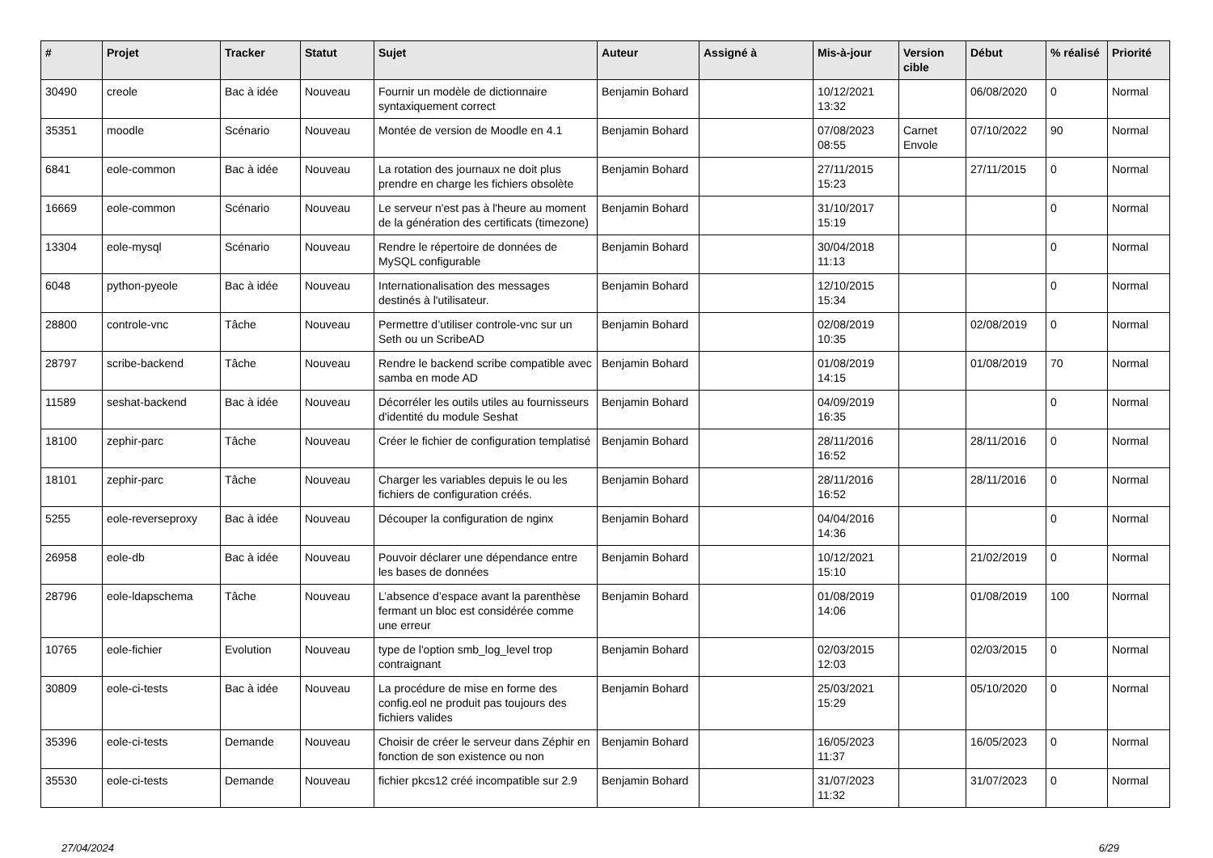| # | Projet | Tracker | Statut | Sujet | Auteur | Assigné à | Mis-à-jour | Version cible | Début | % réalisé | Priorité |
| --- | --- | --- | --- | --- | --- | --- | --- | --- | --- | --- | --- |
| 30490 | creole | Bac à idée | Nouveau | Fournir un modèle de dictionnaire syntaxiquement correct | Benjamin Bohard | | 10/12/2021 13:32 | | 06/08/2020 | 0 | Normal |
| 35351 | moodle | Scénario | Nouveau | Montée de version de Moodle en 4.1 | Benjamin Bohard | | 07/08/2023 08:55 | Carnet Envole | 07/10/2022 | 90 | Normal |
| 6841 | eole-common | Bac à idée | Nouveau | La rotation des journaux ne doit plus prendre en charge les fichiers obsolète | Benjamin Bohard | | 27/11/2015 15:23 | | 27/11/2015 | 0 | Normal |
| 16669 | eole-common | Scénario | Nouveau | Le serveur n'est pas à l'heure au moment de la génération des certificats (timezone) | Benjamin Bohard | | 31/10/2017 15:19 | | | 0 | Normal |
| 13304 | eole-mysql | Scénario | Nouveau | Rendre le répertoire de données de MySQL configurable | Benjamin Bohard | | 30/04/2018 11:13 | | | 0 | Normal |
| 6048 | python-pyeole | Bac à idée | Nouveau | Internationalisation des messages destinés à l'utilisateur. | Benjamin Bohard | | 12/10/2015 15:34 | | | 0 | Normal |
| 28800 | controle-vnc | Tâche | Nouveau | Permettre d’utiliser controle-vnc sur un Seth ou un ScribeAD | Benjamin Bohard | | 02/08/2019 10:35 | | 02/08/2019 | 0 | Normal |
| 28797 | scribe-backend | Tâche | Nouveau | Rendre le backend scribe compatible avec samba en mode AD | Benjamin Bohard | | 01/08/2019 14:15 | | 01/08/2019 | 70 | Normal |
| 11589 | seshat-backend | Bac à idée | Nouveau | Décorréler les outils utiles au fournisseurs d'identité du module Seshat | Benjamin Bohard | | 04/09/2019 16:35 | | | 0 | Normal |
| 18100 | zephir-parc | Tâche | Nouveau | Créer le fichier de configuration templatisé | Benjamin Bohard | | 28/11/2016 16:52 | | 28/11/2016 | 0 | Normal |
| 18101 | zephir-parc | Tâche | Nouveau | Charger les variables depuis le ou les fichiers de configuration créés. | Benjamin Bohard | | 28/11/2016 16:52 | | 28/11/2016 | 0 | Normal |
| 5255 | eole-reverseproxy | Bac à idée | Nouveau | Découper la configuration de nginx | Benjamin Bohard | | 04/04/2016 14:36 | | | 0 | Normal |
| 26958 | eole-db | Bac à idée | Nouveau | Pouvoir déclarer une dépendance entre les bases de données | Benjamin Bohard | | 10/12/2021 15:10 | | 21/02/2019 | 0 | Normal |
| 28796 | eole-ldapschema | Tâche | Nouveau | L’absence d’espace avant la parenthèse fermant un bloc est considérée comme une erreur | Benjamin Bohard | | 01/08/2019 14:06 | | 01/08/2019 | 100 | Normal |
| 10765 | eole-fichier | Evolution | Nouveau | type de l'option smb_log_level trop contraignant | Benjamin Bohard | | 02/03/2015 12:03 | | 02/03/2015 | 0 | Normal |
| 30809 | eole-ci-tests | Bac à idée | Nouveau | La procédure de mise en forme des config.eol ne produit pas toujours des fichiers valides | Benjamin Bohard | | 25/03/2021 15:29 | | 05/10/2020 | 0 | Normal |
| 35396 | eole-ci-tests | Demande | Nouveau | Choisir de créer le serveur dans Zéphir en fonction de son existence ou non | Benjamin Bohard | | 16/05/2023 11:37 | | 16/05/2023 | 0 | Normal |
| 35530 | eole-ci-tests | Demande | Nouveau | fichier pkcs12 créé incompatible sur 2.9 | Benjamin Bohard | | 31/07/2023 11:32 | | 31/07/2023 | 0 | Normal |
27/04/2024 6/29